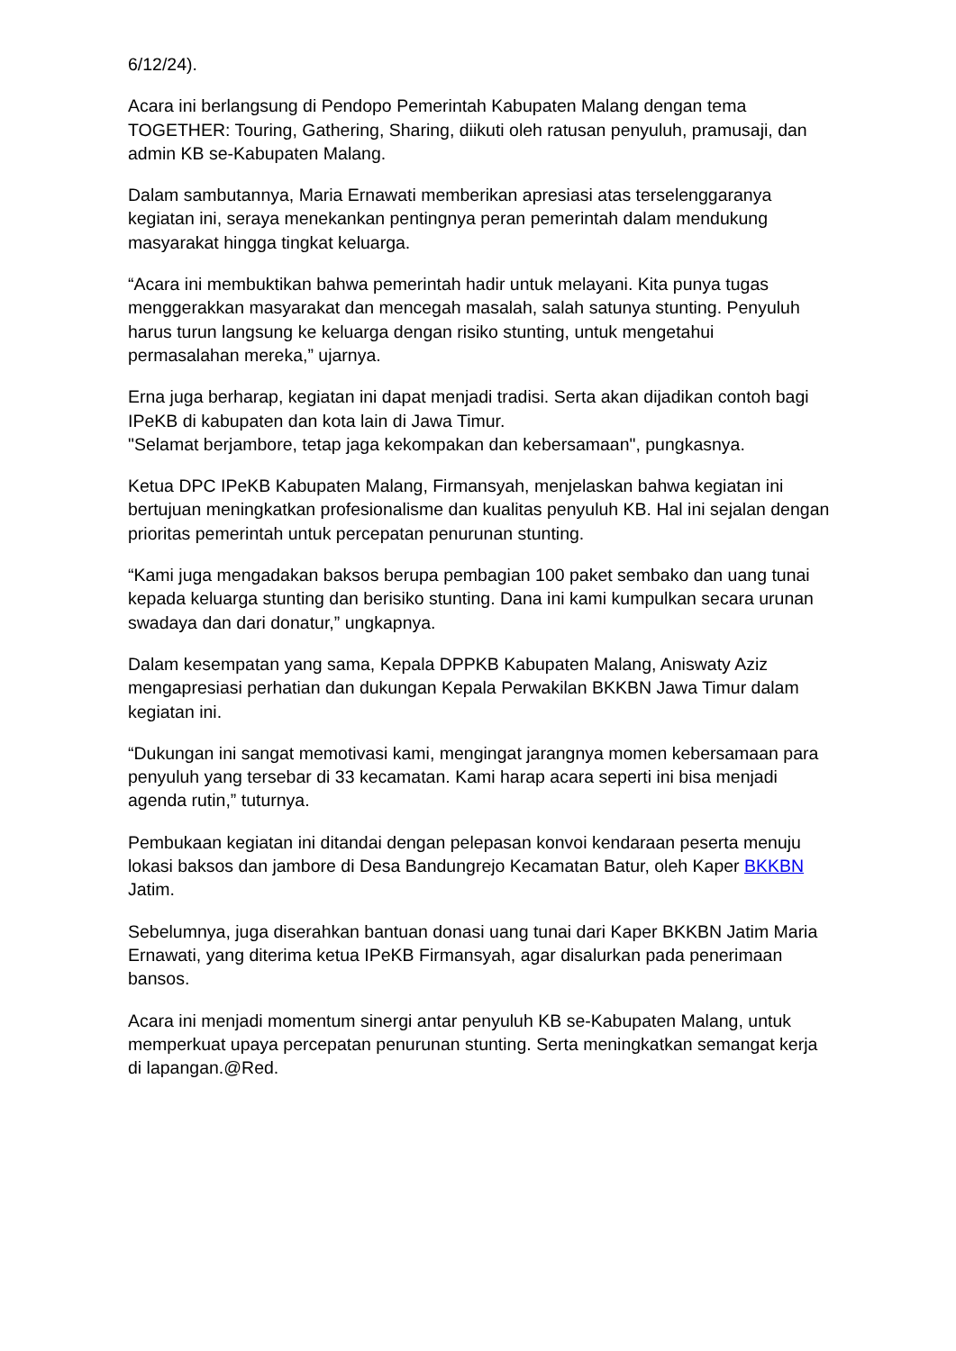6/12/24).
Acara ini berlangsung di Pendopo Pemerintah Kabupaten Malang dengan tema TOGETHER: Touring, Gathering, Sharing, diikuti oleh ratusan penyuluh, pramusaji, dan admin KB se-Kabupaten Malang.
Dalam sambutannya, Maria Ernawati memberikan apresiasi atas terselenggaranya kegiatan ini, seraya menekankan pentingnya peran pemerintah dalam mendukung masyarakat hingga tingkat keluarga.
“Acara ini membuktikan bahwa pemerintah hadir untuk melayani. Kita punya tugas menggerakkan masyarakat dan mencegah masalah, salah satunya stunting. Penyuluh harus turun langsung ke keluarga dengan risiko stunting, untuk mengetahui permasalahan mereka,” ujarnya.
Erna juga berharap, kegiatan ini dapat menjadi tradisi. Serta akan dijadikan contoh bagi IPeKB di kabupaten dan kota lain di Jawa Timur.
"Selamat berjambore, tetap jaga kekompakan dan kebersamaan", pungkasnya.
Ketua DPC IPeKB Kabupaten Malang, Firmansyah, menjelaskan bahwa kegiatan ini bertujuan meningkatkan profesionalisme dan kualitas penyuluh KB. Hal ini sejalan dengan prioritas pemerintah untuk percepatan penurunan stunting.
“Kami juga mengadakan baksos berupa pembagian 100 paket sembako dan uang tunai kepada keluarga stunting dan berisiko stunting. Dana ini kami kumpulkan secara urunan swadaya dan dari donatur,” ungkapnya.
Dalam kesempatan yang sama, Kepala DPPKB Kabupaten Malang, Aniswaty Aziz mengapresiasi perhatian dan dukungan Kepala Perwakilan BKKBN Jawa Timur dalam kegiatan ini.
“Dukungan ini sangat memotivasi kami, mengingat jarangnya momen kebersamaan para penyuluh yang tersebar di 33 kecamatan. Kami harap acara seperti ini bisa menjadi agenda rutin,” tuturnya.
Pembukaan kegiatan ini ditandai dengan pelepasan konvoi kendaraan peserta menuju lokasi baksos dan jambore di Desa Bandungrejo Kecamatan Batur, oleh Kaper BKKBN Jatim.
Sebelumnya, juga diserahkan bantuan donasi uang tunai dari Kaper BKKBN Jatim Maria Ernawati, yang diterima ketua IPeKB Firmansyah, agar disalurkan pada penerimaan bansos.
Acara ini menjadi momentum sinergi antar penyuluh KB se-Kabupaten Malang, untuk memperkuat upaya percepatan penurunan stunting. Serta meningkatkan semangat kerja di lapangan.@Red.